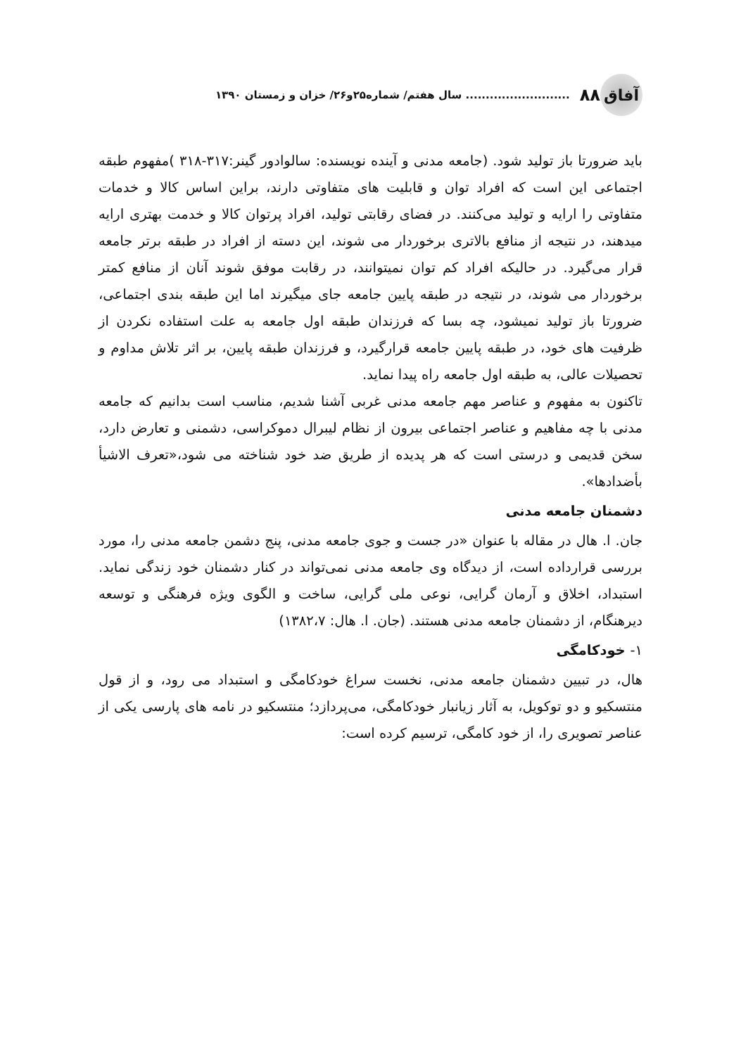آفاق ۸۸.......................... سال هفتم/ شماره۲۵و۲۶/ خزان و زمستان ۱۳۹۰
باید ضرورتا باز تولید شود. (جامعه مدنی و آینده نویسنده: سالوادور گینر:۳۱۷-۳۱۸ )مفهوم طبقه اجتماعی این است که افراد توان و قابلیت های متفاوتی دارند، براین اساس کالا و خدمات متفاوتی را ارایه و تولید می‌کنند. در فضای رقابتی تولید، افراد پرتوان کالا و خدمت بهتری ارایه میدهند، در نتیجه از منافع بالاتری برخوردار می شوند، این دسته از افراد در طبقه برتر جامعه قرار می‌گیرد. در حالیکه افراد کم توان نمیتوانند، در رقابت موفق شوند آنان از منافع کمتر برخوردار می شوند، در نتیجه در طبقه پایین جامعه جای میگیرند اما این طبقه بندی اجتماعی، ضرورتا باز تولید نمیشود، چه بسا که فرزندان طبقه اول جامعه به علت استفاده نکردن از ظرفیت های خود، در طبقه پایین جامعه قرارگیرد، و فرزندان طبقه پایین، بر اثر تلاش مداوم و تحصیلات عالی، به طبقه اول جامعه راه پیدا نماید.
تاکنون به مفهوم و عناصر مهم جامعه مدنی غربی آشنا شدیم، مناسب است بدانیم که جامعه مدنی با چه مفاهیم و عناصر اجتماعی بیرون از نظام لیبرال دموکراسی، دشمنی و تعارض دارد، سخن قدیمی و درستی است که هر پدیده از طریق ضد خود شناخته می شود،«تعرف الاشیأ بأضدادها».
دشمنان جامعه مدنی
جان. ا. هال در مقاله با عنوان «در جست و جوی جامعه مدنی، پنج دشمن جامعه مدنی را، مورد بررسی قرارداده است، از دیدگاه وی جامعه مدنی نمی‌تواند در کنار دشمنان خود زندگی نماید. استبداد، اخلاق و آرمان گرایی، نوعی ملی گرایی، ساخت و الگوی ویژه فرهنگی و توسعه دیرهنگام، از دشمنان جامعه مدنی هستند. (جان. ا. هال: ۱۳۸۲،۷)
۱- خودکامگی
هال، در تبیین دشمنان جامعه مدنی، نخست سراغ خودکامگی و استبداد می رود، و از قول منتسکیو و دو توکویل، به آثار زیانبار خودکامگی، می‌پردازد؛ منتسکیو در نامه های پارسی یکی از عناصر تصویری را، از خود کامگی، ترسیم کرده است: